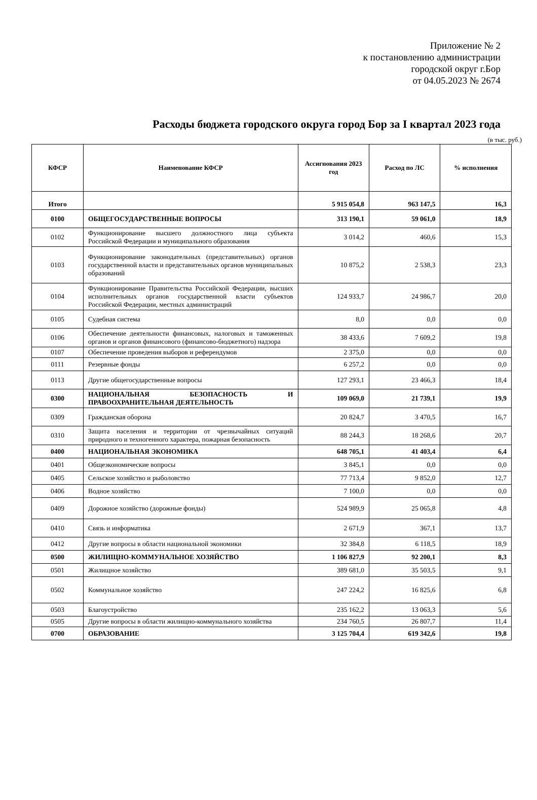Приложение № 2
к постановлению администрации
городской округ г.Бор
от 04.05.2023 № 2674
Расходы бюджета городского округа город Бор за I квартал 2023 года
(в тыс. руб.)
| КФСР | Наименование КФСР | Ассигнования 2023 год | Расход по ЛС | % исполнения |
| --- | --- | --- | --- | --- |
| Итого | | 5 915 054,8 | 963 147,5 | 16,3 |
| 0100 | ОБЩЕГОСУДАРСТВЕННЫЕ ВОПРОСЫ | 313 190,1 | 59 061,0 | 18,9 |
| 0102 | Функционирование высшего должностного лица субъекта Российской Федерации и муниципального образования | 3 014,2 | 460,6 | 15,3 |
| 0103 | Функционирование законодательных (представительных) органов государственной власти и представительных органов муниципальных образований | 10 875,2 | 2 538,3 | 23,3 |
| 0104 | Функционирование Правительства Российской Федерации, высших исполнительных органов государственной власти субъектов Российской Федерации, местных администраций | 124 933,7 | 24 986,7 | 20,0 |
| 0105 | Судебная система | 8,0 | 0,0 | 0,0 |
| 0106 | Обеспечение деятельности финансовых, налоговых и таможенных органов и органов финансового (финансово-бюджетного) надзора | 38 433,6 | 7 609,2 | 19,8 |
| 0107 | Обеспечение проведения выборов и референдумов | 2 375,0 | 0,0 | 0,0 |
| 0111 | Резервные фонды | 6 257,2 | 0,0 | 0,0 |
| 0113 | Другие общегосударственные вопросы | 127 293,1 | 23 466,3 | 18,4 |
| 0300 | НАЦИОНАЛЬНАЯ БЕЗОПАСНОСТЬ И ПРАВООХРАНИТЕЛЬНАЯ ДЕЯТЕЛЬНОСТЬ | 109 069,0 | 21 739,1 | 19,9 |
| 0309 | Гражданская оборона | 20 824,7 | 3 470,5 | 16,7 |
| 0310 | Защита населения и территории от чрезвычайных ситуаций природного и техногенного характера, пожарная безопасность | 88 244,3 | 18 268,6 | 20,7 |
| 0400 | НАЦИОНАЛЬНАЯ ЭКОНОМИКА | 648 705,1 | 41 403,4 | 6,4 |
| 0401 | Общеэкономические вопросы | 3 845,1 | 0,0 | 0,0 |
| 0405 | Сельское хозяйство и рыболовство | 77 713,4 | 9 852,0 | 12,7 |
| 0406 | Водное хозяйство | 7 100,0 | 0,0 | 0,0 |
| 0409 | Дорожное хозяйство (дорожные фонды) | 524 989,9 | 25 065,8 | 4,8 |
| 0410 | Связь и информатика | 2 671,9 | 367,1 | 13,7 |
| 0412 | Другие вопросы в области национальной экономики | 32 384,8 | 6 118,5 | 18,9 |
| 0500 | ЖИЛИЩНО-КОММУНАЛЬНОЕ ХОЗЯЙСТВО | 1 106 827,9 | 92 200,1 | 8,3 |
| 0501 | Жилищное хозяйство | 389 681,0 | 35 503,5 | 9,1 |
| 0502 | Коммунальное хозяйство | 247 224,2 | 16 825,6 | 6,8 |
| 0503 | Благоустройство | 235 162,2 | 13 063,3 | 5,6 |
| 0505 | Другие вопросы в области жилищно-коммунального хозяйства | 234 760,5 | 26 807,7 | 11,4 |
| 0700 | ОБРАЗОВАНИЕ | 3 125 704,4 | 619 342,6 | 19,8 |